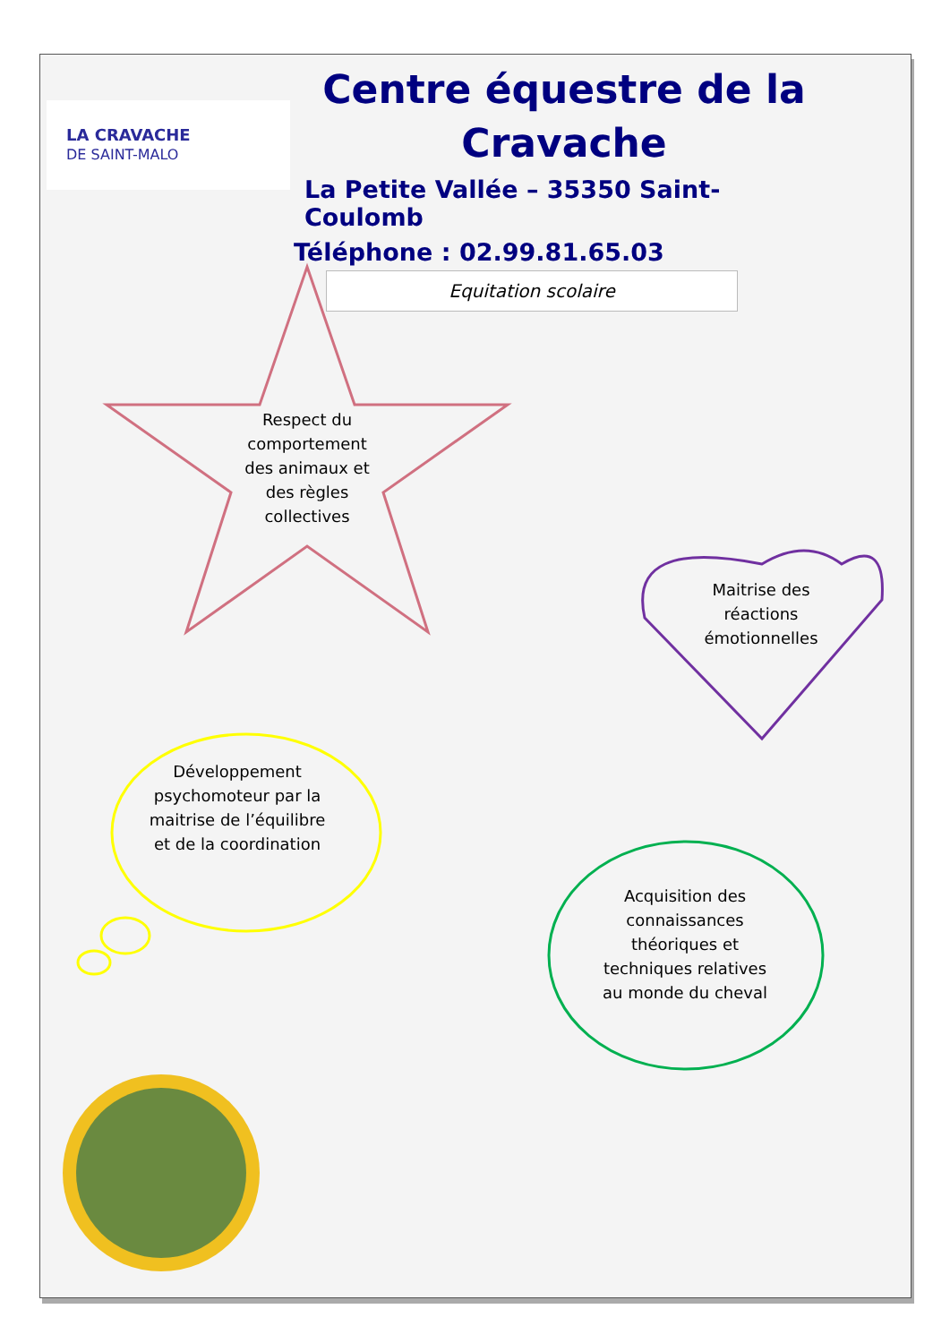LA CRAVACHE
DE SAINT-MALO
Centre équestre de la
Cravache
La Petite Vallée – 35350 Saint-Coulomb
Téléphone : 02.99.81.65.03
Equitation scolaire
Respect du comportement des animaux et des règles collectives
Maitrise des réactions émotionnelles
Développement psychomoteur par la maitrise de l’équilibre et de la coordination
Acquisition des connaissances théoriques et techniques relatives au monde du cheval